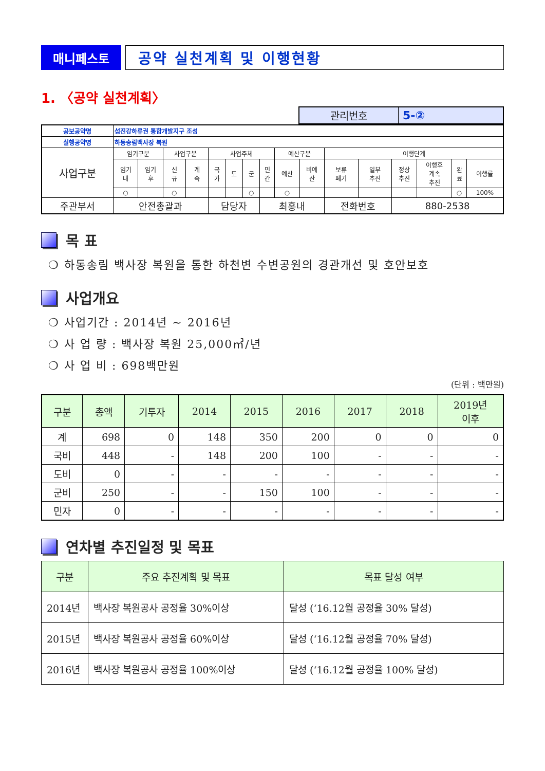매니페스토
공약 실천계획 및 이행현황
1. 〈공약 실천계획〉
| 관리번호 | 5-② |
| 공보공약명 | 섬진강하류권 통합개발지구 조성 | | | | | | | | | | | | | | | |
| 실행공약명 | 하동송림백사장 복원 | | | | | | | | | | | | | | | |
| 사업구분 | 임기구분 | | 사업구분 | | 사업주체 | | | | 예산구분 | | 이행단계 | | | | | |
| | 임기 내 | 임기 후 | 신 규 | 계 속 | 국 가 | 도 | 군 | 민 간 | 예산 | 비예 산 | 보류 폐기 | 일부 추진 | 정상 추진 | 이행후 계속 추진 | 완 료 | 이행률 |
| | ○ | | ○ | | | | ○ | | ○ | | | | | | ○ | 100% |
| 주관부서 | 안전총괄과 | | | | 담당자 | | | 최홍내 | | | 전화번호 | | 880-2538 | | | |
목 표
❍ 하동송림 백사장 복원을 통한 하천변 수변공원의 경관개선 및 호안보호
사업개요
❍ 사업기간 : 2014년 ~ 2016년
❍ 사 업 량 : 백사장 복원 25,000㎥/년
❍ 사 업 비 : 698백만원
(단위 : 백만원)
| 구분 | 총액 | 기투자 | 2014 | 2015 | 2016 | 2017 | 2018 | 2019년 이후 |
| --- | --- | --- | --- | --- | --- | --- | --- | --- |
| 계 | 698 | 0 | 148 | 350 | 200 | 0 | 0 | 0 |
| 국비 | 448 | - | 148 | 200 | 100 | - | - | - |
| 도비 | 0 | - | - | - | - | - | - | - |
| 군비 | 250 | - | - | 150 | 100 | - | - | - |
| 민자 | 0 | - | - | - | - | - | - | - |
연차별 추진일정 및 목표
| 구분 | 주요 추진계획 및 목표 | 목표 달성 여부 |
| --- | --- | --- |
| 2014년 | 백사장 복원공사 공정율 30%이상 | 달성 (‘16.12월 공정율 30% 달성) |
| 2015년 | 백사장 복원공사 공정율 60%이상 | 달성 (‘16.12월 공정율 70% 달성) |
| 2016년 | 백사장 복원공사 공정율 100%이상 | 달성 (‘16.12월 공정율 100% 달성) |